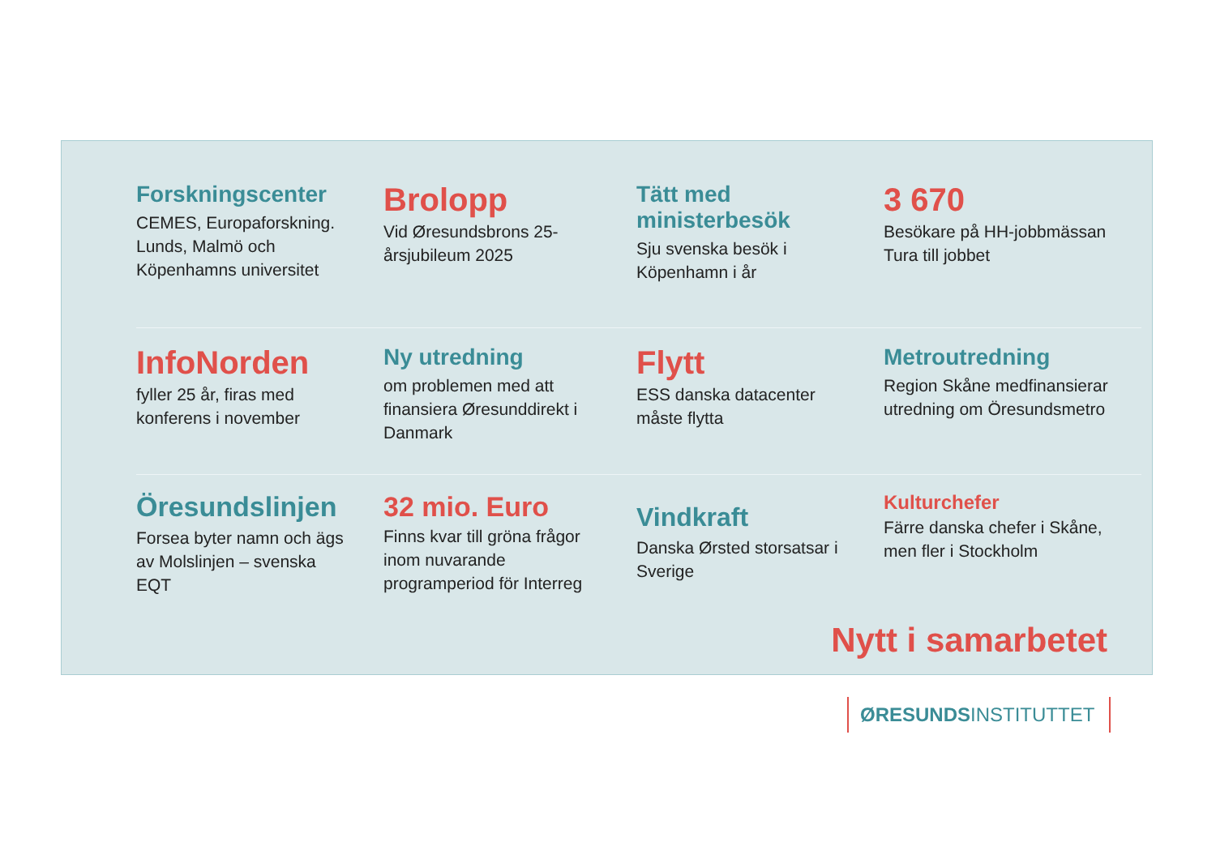Forskningscenter
CEMES, Europaforskning. Lunds, Malmö och Köpenhamns universitet
Brolopp
Vid Øresundsbrons 25-årsjubileum 2025
Tätt med ministerbesök
Sju svenska besök i Köpenhamn i år
3 670
Besökare på HH-jobbmässan Tura till jobbet
InfoNorden
fyller 25 år, firas med konferens i november
Ny utredning
om problemen med att finansiera Øresunddirekt i Danmark
Flytt
ESS danska datacenter måste flytta
Metroutredning
Region Skåne medfinansierar utredning om Öresundsmetro
Öresundslinjen
Forsea byter namn och ägs av Molslinjen – svenska EQT
32 mio. Euro
Finns kvar till gröna frågor inom nuvarande programperiod för Interreg
Vindkraft
Danska Ørsted storsatsar i Sverige
Kulturchefer
Färre danska chefer i Skåne, men fler i Stockholm
Nytt i samarbetet
ØRESUNDSINSTITUTTET